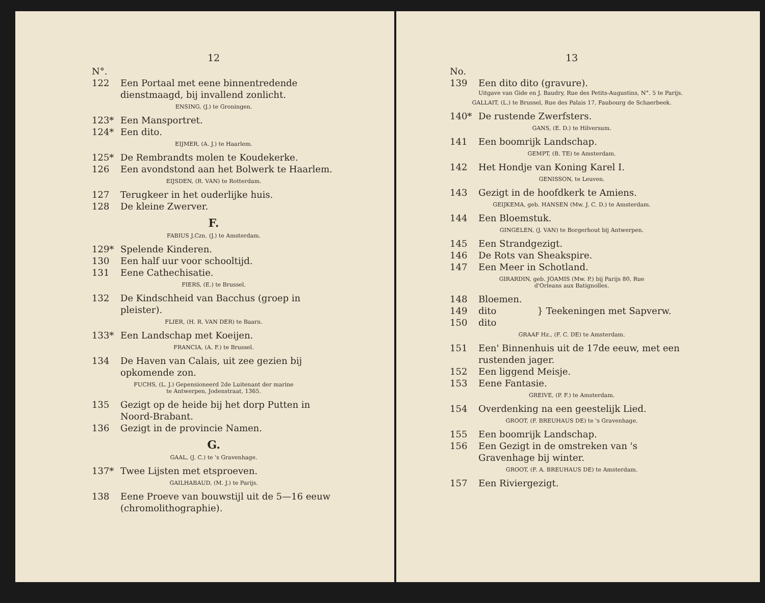12
N°.
122 Een Portaal met eene binnentredende dienstmaagd, bij invallend zonlicht.
ENSING, (J.) te Groningen.
123* Een Mansportret.
124* Een dito.
EIJMER, (A. J.) te Haarlem.
125* De Rembrandts molen te Koudekerke.
126 Een avondstond aan het Bolwerk te Haarlem.
EIJSDEN, (R. VAN) te Rotterdam.
127 Terugkeer in het ouderlijke huis.
128 De kleine Zwerver.
F.
FABIUS J.Czn. (J.) te Amsterdam.
129* Spelende Kinderen.
130 Een half uur voor schooltijd.
131 Eene Cathechisatie.
FIERS, (E.) te Brussel.
132 De Kindschheid van Bacchus (groep in pleister).
FLIER, (H. R. VAN DER) te Baarn.
133* Een Landschap met Koeijen.
FRANCIA, (A. F.) te Brussel.
134 De Haven van Calais, uit zee gezien bij opkomende zon.
FUCHS, (L. J.) Gepensioneerd 2de Luitenant der marine
te Antwerpen, Jodenstraat, 1365.
135 Gezigt op de heide bij het dorp Putten in Noord-Brabant.
136 Gezigt in de provincie Namen.
G.
GAAL, (J. C.) te 's Gravenhage.
137* Twee Lijsten met etsproeven.
GAILHABAUD, (M. J.) te Parijs.
138 Eene Proeve van bouwstijl uit de 5—16 eeuw (chromolithographie).
13
No.
139 Een dito dito (gravure).
Uitgave van Gide en J. Baudry, Rue des Petits-Augustins, N°. 5 te Parijs.
GALLAIT, (L.) te Brussel, Rue des Palais 17, Faubourg de Schaerbeek.
140* De rustende Zwerfsters.
GANS, (E. D.) te Hilversum.
141 Een boomrijk Landschap.
GEMPT, (B. TE) te Amsterdam.
142 Het Hondje van Koning Karel I.
GENISSON, te Leuven.
143 Gezigt in de hoofdkerk te Amiens.
GEIJKEMA, geb. HANSEN (Mw. J. C. D.) te Amsterdam.
144 Een Bloemstuk.
GINGELEN, (J. VAN) te Borgerhout bij Antwerpen.
145 Een Strandgezigt.
146 De Rots van Sheakspire.
147 Een Meer in Schotland.
GIRARDIN, geb. JOAMIS (Mw. P.) bij Parijs 80, Rue
d'Orleans aux Batignolles.
148 Bloemen.
149 dito
150 dito
} Teekeningen met Sapverw.
GRAAF Hz., (F. C. DE) te Amsterdam.
151 Een' Binnenhuis uit de 17de eeuw, met een rustenden jager.
152 Een liggend Meisje.
153 Eene Fantasie.
GREIVE, (P. F.) te Amsterdam.
154 Overdenking na een geestelijk Lied.
GROOT, (F. BREUHAUS DE) te 's Gravenhage.
155 Een boomrijk Landschap.
156 Een Gezigt in de omstreken van 's Gravenhage bij winter.
GROOT, (F. A. BREUHAUS DE) te Amsterdam.
157 Een Riviergezigt.